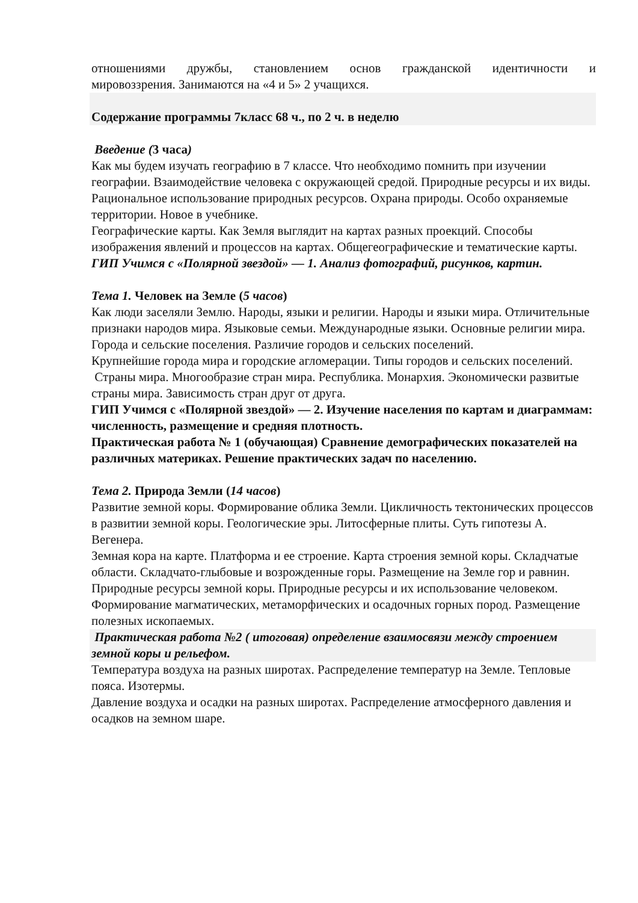отношениями дружбы, становлением основ гражданской идентичности и
мировоззрения. Занимаются на «4 и 5» 2 учащихся.
Содержание программы 7класс 68 ч., по 2 ч. в неделю
Введение (3 часа)
Как мы будем изучать географию в 7 классе. Что необходимо помнить при изучении географии. Взаимодействие человека с окружающей средой. Природные ресурсы и их виды. Рациональное использование природных ресурсов. Охрана природы. Особо охраняемые территории. Новое в учебнике.
Географические карты. Как Земля выглядит на картах разных проекций. Способы изображения явлений и процессов на картах. Общегеографические и тематические карты.
ГИП Учимся с «Полярной звездой» — 1. Анализ фотографий, рисунков, картин.
Тема 1. Человек на Земле (5 часов)
Как люди заселяли Землю. Народы, языки и религии. Народы и языки мира. Отличительные признаки народов мира. Языковые семьи. Международные языки. Основные религии мира.
Города и сельские поселения. Различие городов и сельских поселений.
Крупнейшие города мира и городские агломерации. Типы городов и сельских поселений.
Страны мира. Многообразие стран мира. Республика. Монархия. Экономически развитые страны мира. Зависимость стран друг от друга.
ГИП Учимся с «Полярной звездой» — 2. Изучение населения по картам и диаграммам: численность, размещение и средняя плотность.
Практическая работа № 1 (обучающая) Сравнение демографических показателей на различных материках. Решение практических задач по населению.
Тема 2. Природа Земли (14 часов)
Развитие земной коры. Формирование облика Земли. Цикличность тектонических процессов в развитии земной коры. Геологические эры. Литосферные плиты. Суть гипотезы А. Вегенера.
Земная кора на карте. Платформа и ее строение. Карта строения земной коры. Складчатые области. Складчато-глыбовые и возрожденные горы. Размещение на Земле гор и равнин.
Природные ресурсы земной коры. Природные ресурсы и их использование человеком. Формирование магматических, метаморфических и осадочных горных пород. Размещение полезных ископаемых.
Практическая работа №2 ( итоговая) определение взаимосвязи между строением земной коры и рельефом.
Температура воздуха на разных широтах. Распределение температур на Земле. Тепловые пояса. Изотермы.
Давление воздуха и осадки на разных широтах. Распределение атмосферного давления и осадков на земном шаре.